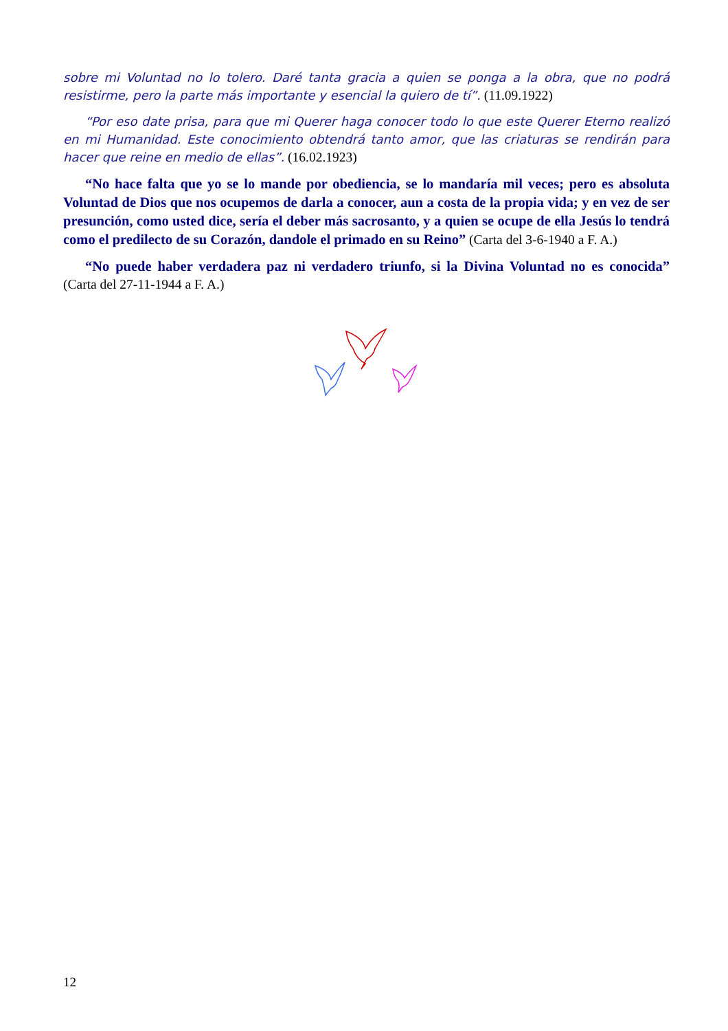sobre mi Voluntad no lo tolero. Daré tanta gracia a quien se ponga a la obra, que no podrá resistirme, pero la parte más importante y esencial la quiero de tí”. (11.09.1922)
“Por eso date prisa, para que mi Querer haga conocer todo lo que este Querer Eterno realizó en mi Humanidad. Este conocimiento obtendrá tanto amor, que las criaturas se rendirán para hacer que reine en medio de ellas”. (16.02.1923)
“No hace falta que yo se lo mande por obediencia, se lo mandaría mil veces; pero es absoluta Voluntad de Dios que nos ocupemos de darla a conocer, aun a costa de la propia vida; y en vez de ser presunción, como usted dice, sería el deber más sacrosanto, y a quien se ocupe de ella Jesús lo tendrá como el predilecto de su Corazón, dandole el primado en su Reino” (Carta del 3-6-1940 a F. A.)
“No puede haber verdadera paz ni verdadero triunfo, si la Divina Voluntad no es conocida” (Carta del 27-11-1944 a F. A.)
12